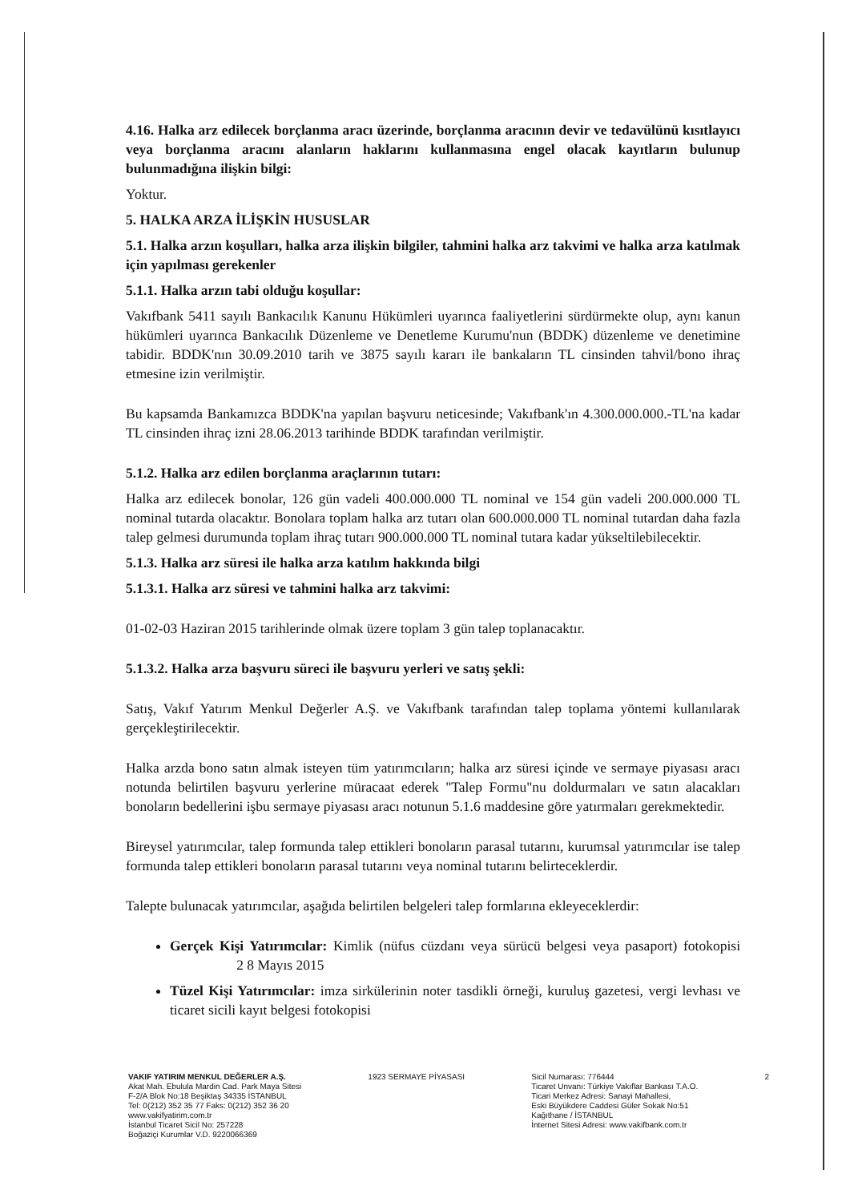4.16. Halka arz edilecek borçlanma aracı üzerinde, borçlanma aracının devir ve tedavülünü kısıtlayıcı veya borçlanma aracını alanların haklarını kullanmasına engel olacak kayıtların bulunup bulunmadığına ilişkin bilgi:
Yoktur.
5. HALKA ARZA İLİŞKİN HUSUSLAR
5.1. Halka arzın koşulları, halka arza ilişkin bilgiler, tahmini halka arz takvimi ve halka arza katılmak için yapılması gerekenler
5.1.1. Halka arzın tabi olduğu koşullar:
Vakıfbank 5411 sayılı Bankacılık Kanunu Hükümleri uyarınca faaliyetlerini sürdürmekte olup, aynı kanun hükümleri uyarınca Bankacılık Düzenleme ve Denetleme Kurumu'nun (BDDK) düzenleme ve denetimine tabidir. BDDK'nın 30.09.2010 tarih ve 3875 sayılı kararı ile bankaların TL cinsinden tahvil/bono ihraç etmesine izin verilmiştir.
Bu kapsamda Bankamızca BDDK'na yapılan başvuru neticesinde; Vakıfbank'ın 4.300.000.000.-TL'na kadar TL cinsinden ihraç izni 28.06.2013 tarihinde BDDK tarafından verilmiştir.
5.1.2. Halka arz edilen borçlanma araçlarının tutarı:
Halka arz edilecek bonolar, 126 gün vadeli 400.000.000 TL nominal ve 154 gün vadeli 200.000.000 TL nominal tutarda olacaktır. Bonolara toplam halka arz tutarı olan 600.000.000 TL nominal tutardan daha fazla talep gelmesi durumunda toplam ihraç tutarı 900.000.000 TL nominal tutara kadar yükseltilebilecektir.
5.1.3. Halka arz süresi ile halka arza katılım hakkında bilgi
5.1.3.1. Halka arz süresi ve tahmini halka arz takvimi:
01-02-03 Haziran 2015 tarihlerinde olmak üzere toplam 3 gün talep toplanacaktır.
5.1.3.2. Halka arza başvuru süreci ile başvuru yerleri ve satış şekli:
Satış, Vakıf Yatırım Menkul Değerler A.Ş. ve Vakıfbank tarafından talep toplama yöntemi kullanılarak gerçekleştirilecektir.
Halka arzda bono satın almak isteyen tüm yatırımcıların; halka arz süresi içinde ve sermaye piyasası aracı notunda belirtilen başvuru yerlerine müracaat ederek "Talep Formu"nu doldurmaları ve satın alacakları bonoların bedellerini işbu sermaye piyasası aracı notunun 5.1.6 maddesine göre yatırmaları gerekmektedir.
Bireysel yatırımcılar, talep formunda talep ettikleri bonoların parasal tutarını, kurumsal yatırımcılar ise talep formunda talep ettikleri bonoların parasal tutarını veya nominal tutarını belirteceklerdir.
Talepte bulunacak yatırımcılar, aşağıda belirtilen belgeleri talep formlarına ekleyeceklerdir:
Gerçek Kişi Yatırımcılar: Kimlik (nüfus cüzdanı veya sürücü belgesi veya pasaport) fotokopisi 2 8 Mayıs 2015
Tüzel Kişi Yatırımcılar: imza sirkülerinin noter tasdikli örneği, kuruluş gazetesi, vergi levhası ve ticaret sicili kayıt belgesi fotokopisi
VAKIF YATIRIM MENKUL DEĞERLER A.Ş.
Akat Mah. Ebulula Mardin Cad. Park Maya Sitesi
F-2/A Blok No:18 Beşiktaş 34335 İSTANBUL
Tel: 0(212) 352 35 77 Faks: 0(212) 352 36 20
www.vakifyatirim.com.tr
İstanbul Ticaret Sicil No: 257228
Boğaziçi Kurumlar V.D. 9220066369
1923 SERMAYE PİYASASI Sicil Numarası: 776444
Ticaret Unvanı: Türkiye Vakıflar Bankası T.A.O.
Ticari Merkez Adresi: Sanayi Mahallesi,
Eski Büyükdere Caddesi Güler Sokak No:51
Kağıthane / İSTANBUL
İnternet Sitesi Adresi: www.vakifbank.com.tr
2